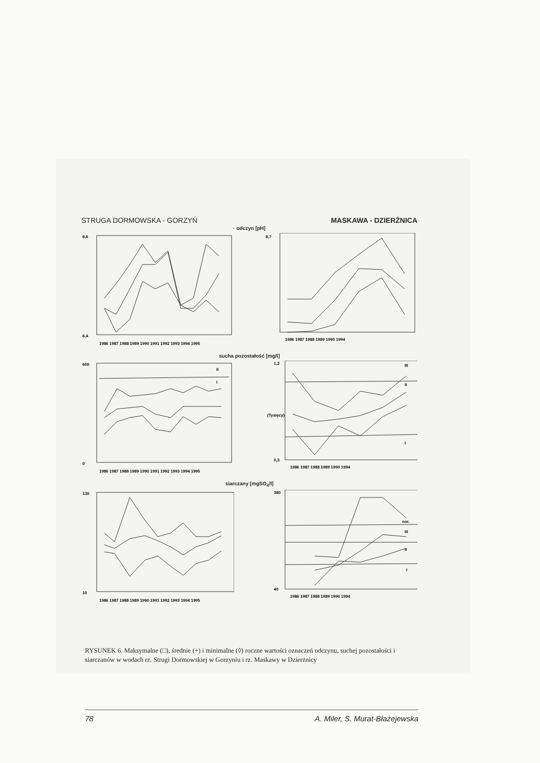STRUGA DORMOWSKA - GORZYŃ MASKAWA - DZIERŻNICA
· odczyn [pH]
8,6
6,4
1986 1987 1988 1989 1990 1991 1992 1993 1994 1995
8,7
1986 1987 1988 1989 1990 1994
sucha pozostałość [mg/l]
600
0
1986 1987 1988 1989 1990 1991 1992 1993 1994 1995
II
I
1,2
0,3
(Tysięcy)
1986 1987 1988 1989 1990 1994
III
II
I
siarczany [mgSO<sub>4</sub>/l]
130
10
1986 1987 1988 1989 1990 1991 1992 1993 1994 1995
380
40
1986 1987 1988 1989 1990 1994
nor.
III
II
I
RYSUNEK 6. Maksymalne (□), średnie (+) i minimalne (◊) roczne wartości oznaczeń odczynu, suchej pozostałości i siarczanów w wodach rz. Strugi Dormowskiej w Gorzyniu i rz. Maskawy w Dzierżnicy
78 A. Miler, S. Murat-Błażejewska